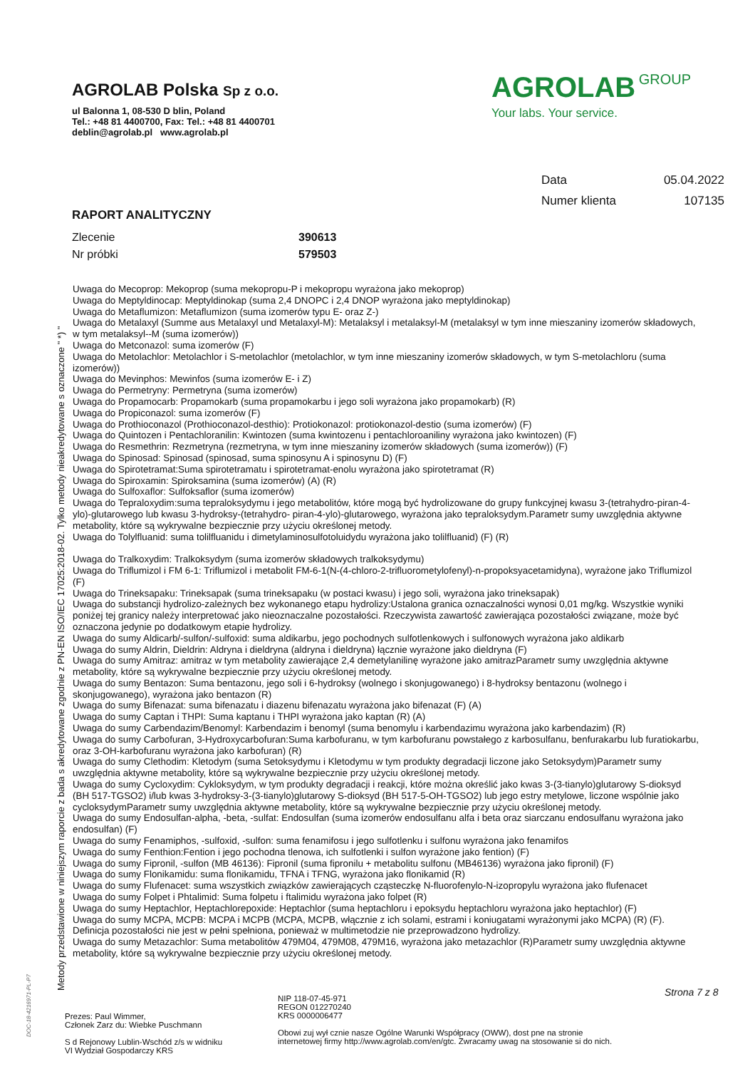AGROLAB Polska Sp z o.o.
ul Balonna 1, 08-530 D blin, Poland
Tel.: +48 81 4400700, Fax: Tel.: +48 81 4400701
deblin@agrolab.pl www.agrolab.pl
AGROLAB GROUP
Your labs. Your service.
Data 05.04.2022
Numer klienta 107135
RAPORT ANALITYCZNY
Zlecenie 390613
Nr próbki 579503
Uwaga do Mecoprop: Mekoprop (suma mekopropu-P i mekopropu wyrażona jako mekoprop)
Uwaga do Meptyldinocap: Meptyldinokap (suma 2,4 DNOPC i 2,4 DNOP wyrażona jako meptyldinokap)
Uwaga do Metaflumizon: Metaflumizon (suma izomerów typu E- oraz Z-)
Uwaga do Metalaxyl (Summe aus Metalaxyl und Metalaxyl-M): Metalaksyl i metalaksyl-M (metalaksyl w tym inne mieszaniny izomerów składowych, w tym metalaksyl--M (suma izomerów))
Uwaga do Metconazol: suma izomerów (F)
Uwaga do Metolachlor: Metolachlor i S-metolachlor (metolachlor, w tym inne mieszaniny izomerów składowych, w tym S-metolachloru (suma izomerów))
Uwaga do Mevinphos: Mewinfos (suma izomerów E- i Z)
Uwaga do Permetryny: Permetryna (suma izomerów)
Uwaga do Propamocarb: Propamokarb (suma propamokarbu i jego soli wyrażona jako propamokarb) (R)
Uwaga do Propiconazol: suma izomerów (F)
Uwaga do Prothioconazol (Prothioconazol-desthio): Protiokonazol: protiokonazol-destio (suma izomerów) (F)
Uwaga do Quintozen i Pentachloranilin: Kwintozen (suma kwintozenu i pentachloroaniliny wyrażona jako kwintozen) (F)
Uwaga do Resmethrin: Rezmetryna (rezmetryna, w tym inne mieszaniny izomerów składowych (suma izomerów)) (F)
Uwaga do Spinosad: Spinosad (spinosad, suma spinosynu A i spinosynu D) (F)
Uwaga do Spirotetramat:Suma spirotetramatu i spirotetramat-enolu wyrażona jako spirotetramat (R)
Uwaga do Spiroxamin: Spiroksamina (suma izomerów) (A) (R)
Uwaga do Sulfoxaflor: Sulfoksaflor (suma izomerów)
Uwaga do Tepraloxydim:suma tepraloksydymu i jego metabolitów, które mogą być hydrolizowane do grupy funkcyjnej kwasu 3-(tetrahydro-piran-4- ylo)-glutarowego lub kwasu 3-hydroksy-(tetrahydro- piran-4-ylo)-glutarowego, wyrażona jako tepraloksydym.Parametr sumy uwzględnia aktywne metabolity, które są wykrywalne bezpiecznie przy użyciu określonej metody.
Uwaga do Tolylfluanid: suma tolilfluanidu i dimetylaminosulfotoluidydu wyrażona jako tolilfluanid) (F) (R)
Uwaga do Tralkoxydim: Tralkoksydym (suma izomerów składowych tralkoksydymu)
Uwaga do Triflumizol i FM 6-1: Triflumizol i metabolit FM-6-1(N-(4-chloro-2-trifluorometylofenyl)-n-propoksyacetamidyna), wyrażone jako Triflumizol (F)
Uwaga do Trineksapaku: Trineksapak (suma trineksapaku (w postaci kwasu) i jego soli, wyrażona jako trineksapak)
Uwaga do substancji hydrolizo-zależnych bez wykonanego etapu hydrolizy:Ustalona granica oznaczalności wynosi 0,01 mg/kg. Wszystkie wyniki poniżej tej granicy należy interpretować jako nieoznaczalne pozostałości. Rzeczywista zawartość zawierająca pozostałości związane, może być oznaczona jedynie po dodatkowym etapie hydrolizy.
Uwaga do sumy Aldicarb/-sulfon/-sulfoxid: suma aldikarbu, jego pochodnych sulfotlenkowych i sulfonowych wyrażona jako aldikarb
Uwaga do sumy Aldrin, Dieldrin: Aldryna i dieldryna (aldryna i dieldryna) łącznie wyrażone jako dieldryna (F)
Uwaga do sumy Amitraz: amitraz w tym metabolity zawierające 2,4 demetylanilinę wyrażone jako amitrazParametr sumy uwzględnia aktywne metabolity, które są wykrywalne bezpiecznie przy użyciu określonej metody.
Uwaga do sumy Bentazon: Suma bentazonu, jego soli i 6-hydroksy (wolnego i skonjugowanego) i 8-hydroksy bentazonu (wolnego i skonjugowanego), wyrażona jako bentazon (R)
Uwaga do sumy Bifenazat: suma bifenazatu i diazenu bifenazatu wyrażona jako bifenazat (F) (A)
Uwaga do sumy Captan i THPI: Suma kaptanu i THPI wyrażona jako kaptan (R) (A)
Uwaga do sumy Carbendazim/Benomyl: Karbendazim i benomyl (suma benomylu i karbendazimu wyrażona jako karbendazim) (R)
Uwaga do sumy Carbofuran, 3-Hydroxycarbofuran:Suma karbofuranu, w tym karbofuranu powstałego z karbosulfanu, benfurakarbu lub furatiokarbu, oraz 3-OH-karbofuranu wyrażona jako karbofuran) (R)
Uwaga do sumy Clethodim: Kletodym (suma Setoksydymu i Kletodymu w tym produkty degradacji liczone jako Setoksydym)Parametr sumy uwzględnia aktywne metabolity, które są wykrywalne bezpiecznie przy użyciu określonej metody.
Uwaga do sumy Cycloxydim: Cykloksydym, w tym produkty degradacji i reakcji, które można określić jako kwas 3-(3-tianylo)glutarowy S-dioksyd (BH 517-TGSO2) i/lub kwas 3-hydroksy-3-(3-tianylo)glutarowy S-dioksyd (BH 517-5-OH-TGSO2) lub jego estry metylowe, liczone wspólnie jako cycloksydymParametr sumy uwzględnia aktywne metabolity, które są wykrywalne bezpiecznie przy użyciu określonej metody.
Uwaga do sumy Endosulfan-alpha, -beta, -sulfat: Endosulfan (suma izomerów endosulfanu alfa i beta oraz siarczanu endosulfanu wyrażona jako endosulfan) (F)
Uwaga do sumy Fenamiphos, -sulfoxid, -sulfon: suma fenamifosu i jego sulfotlenku i sulfonu wyrażona jako fenamifos
Uwaga do sumy Fenthion:Fention i jego pochodna tlenowa, ich sulfotlenki i sulfon wyrażone jako fention) (F)
Uwaga do sumy Fipronil, -sulfon (MB 46136): Fipronil (suma fipronilu + metabolitu sulfonu (MB46136) wyrażona jako fipronil) (F)
Uwaga do sumy Flonikamidu: suma flonikamidu, TFNA i TFNG, wyrażona jako flonikamid (R)
Uwaga do sumy Flufenacet: suma wszystkich związków zawierających cząsteczkę N-fluorofenylo-N-izopropylu wyrażona jako flufenacet
Uwaga do sumy Folpet i Phtalimid: Suma folpetu i ftalimidu wyrażona jako folpet (R)
Uwaga do sumy Heptachlor, Heptachlorepoxide: Heptachlor (suma heptachloru i epoksydu heptachloru wyrażona jako heptachlor) (F)
Uwaga do sumy MCPA, MCPB: MCPA i MCPB (MCPA, MCPB, włącznie z ich solami, estrami i koniugatami wyrażonymi jako MCPA) (R) (F). Definicja pozostałości nie jest w pełni spełniona, ponieważ w multimetodzie nie przeprowadzono hydrolizy.
Uwaga do sumy Metazachlor: Suma metabolitów 479M04, 479M08, 479M16, wyrażona jako metazachlor (R)Parametr sumy uwzględnia aktywne metabolity, które są wykrywalne bezpiecznie przy użyciu określonej metody.
Metody przedstawione w niniejszym raporcie z bada s akredytowane zgodnie z PN-EN ISO/IEC 17025:2018-02. Tylko metody nieakredytowane s oznaczone " *) "
DOC-18-4216971-PL-P7
Strona 7 z 8
Prezes: Paul Wimmer,
Członek Zarz du: Wiebke Puschmann
S d Rejonowy Lublin-Wschód z/s w widniku
VI Wydział Gospodarczy KRS
NIP 118-07-45-971
REGON 012270240
KRS 0000006477
Obowi zuj wył cznie nasze Ogólne Warunki Współpracy (OWW), dost pne na stronie
internetowej firmy http://www.agrolab.com/en/gtc. Zwracamy uwag na stosowanie si do nich.